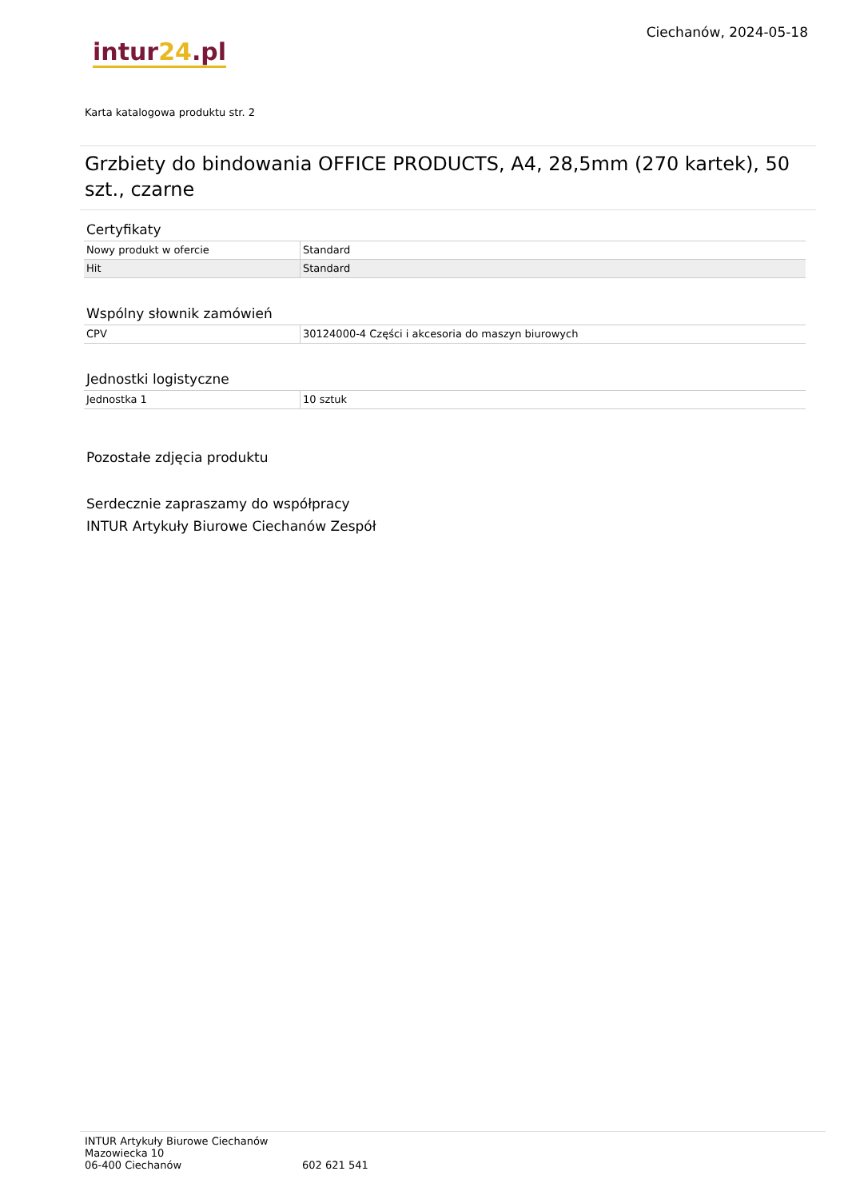intur24.pl
Ciechanów, 2024-05-18
Karta katalogowa produktu str. 2
Grzbiety do bindowania OFFICE PRODUCTS, A4, 28,5mm (270 kartek), 50 szt., czarne
Certyfikaty
| Nowy produkt w ofercie | Standard |
| Hit | Standard |
Wspólny słownik zamówień
| CPV | 30124000-4 Części i akcesoria do maszyn biurowych |
Jednostki logistyczne
| Jednostka 1 | 10 sztuk |
Pozostałe zdjęcia produktu
Serdecznie zapraszamy do współpracy
INTUR Artykuły Biurowe Ciechanów Zespół
INTUR Artykuły Biurowe Ciechanów
Mazowiecka 10
06-400 Ciechanów 602 621 541